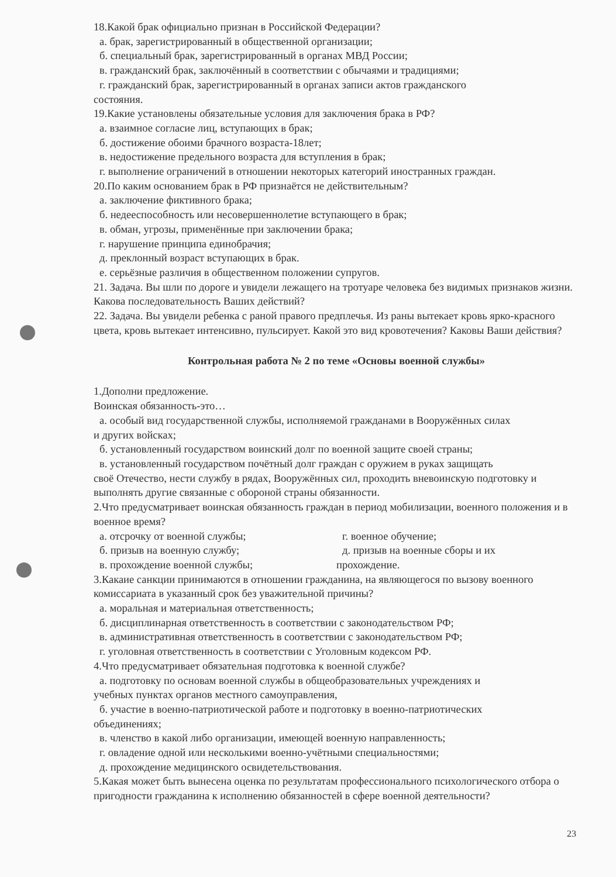18.Какой брак официально признан в Российской Федерации?
а. брак, зарегистрированный в общественной организации;
б. специальный брак, зарегистрированный в органах МВД России;
в. гражданский брак, заключённый в соответствии с обычаями и традициями;
г. гражданский брак, зарегистрированный в органах записи актов гражданского
состояния.
19.Какие установлены обязательные условия для заключения брака в РФ?
а. взаимное согласие лиц, вступающих в брак;
б. достижение обоими брачного возраста-18лет;
в. недостижение предельного возраста для вступления в брак;
г. выполнение ограничений в отношении некоторых категорий иностранных граждан.
20.По каким основанием брак в РФ признаётся не действительным?
а. заключение фиктивного брака;
б. недееспособность или несовершеннолетие вступающего в брак;
в. обман, угрозы, применённые при заключении брака;
г. нарушение принципа единобрачия;
д. преклонный возраст вступающих в брак.
е. серьёзные различия в общественном положении супругов.
21. Задача. Вы шли по дороге и увидели лежащего на тротуаре человека без видимых признаков жизни. Какова последовательность Ваших действий?
22. Задача. Вы увидели ребенка с раной правого предплечья. Из раны вытекает кровь ярко-красного цвета, кровь вытекает интенсивно, пульсирует. Какой это вид кровотечения? Каковы Ваши действия?
Контрольная работа № 2 по теме «Основы военной службы»
1.Дополни предложение.
Воинская обязанность-это…
а. особый вид государственной службы, исполняемой гражданами в Вооружённых силах
и других войсках;
б. установленный государством воинский долг по военной защите своей страны;
в. установленный государством почётный долг граждан с оружием в руках защищать
своё Отечество, нести службу в рядах, Вооружённых сил, проходить вневоинскую подготовку и выполнять другие связанные с обороной страны обязанности.
2.Что предусматривает воинская обязанность граждан в период мобилизации, военного положения и в военное время?
а. отсрочку от военной службы;
б. призыв на военную службу;
в. прохождение военной службы;
г. военное обучение;
д. призыв на военные сборы и их
прохождение.
3.Какаие санкции принимаются в отношении гражданина, на являющегося по вызову военного комиссариата в указанный срок без уважительной причины?
а. моральная и материальная ответственность;
б. дисциплинарная ответственность в соответствии с законодательством РФ;
в. административная ответственность в соответствии с законодательством РФ;
г. уголовная ответственность в соответствии с Уголовным кодексом РФ.
4.Что предусматривает обязательная подготовка к военной службе?
а. подготовку по основам военной службы в общеобразовательных учреждениях и
учебных пунктах органов местного самоуправления,
б. участие в военно-патриотической работе и подготовку в военно-патриотических
объединениях;
в. членство в какой либо организации, имеющей военную направленность;
г. овладение одной или несколькими военно-учётными специальностями;
д. прохождение медицинского освидетельствования.
5.Какая может быть вынесена оценка по результатам профессионального психологического отбора о пригодности гражданина к исполнению обязанностей в сфере военной деятельности?
23